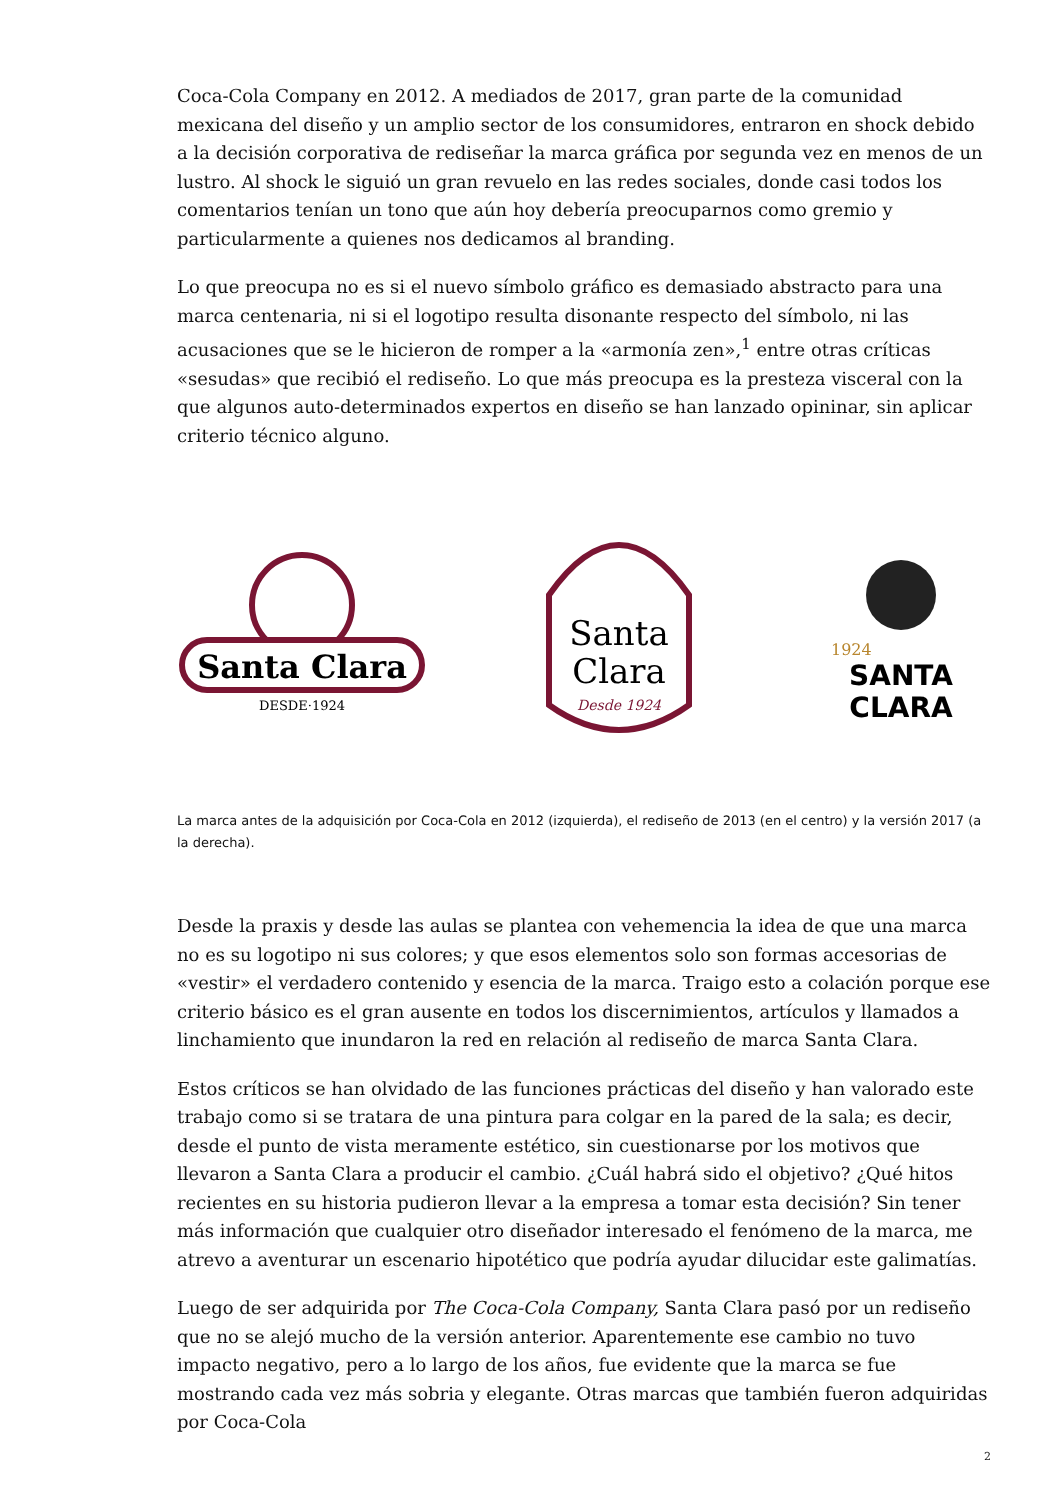Coca-Cola Company en 2012. A mediados de 2017, gran parte de la comunidad mexicana del diseño y un amplio sector de los consumidores, entraron en shock debido a la decisión corporativa de rediseñar la marca gráfica por segunda vez en menos de un lustro. Al shock le siguió un gran revuelo en las redes sociales, donde casi todos los comentarios tenían un tono que aún hoy debería preocuparnos como gremio y particularmente a quienes nos dedicamos al branding.
Lo que preocupa no es si el nuevo símbolo gráfico es demasiado abstracto para una marca centenaria, ni si el logotipo resulta disonante respecto del símbolo, ni las acusaciones que se le hicieron de romper a la «armonía zen»,<sup>1</sup> entre otras críticas «sesudas» que recibió el rediseño. Lo que más preocupa es la presteza visceral con la que algunos auto-determinados expertos en diseño se han lanzado opininar, sin aplicar criterio técnico alguno.
Santa Clara
DESDE·1924
Santa
Clara
Desde 1924
1924
SANTA
CLARA
La marca antes de la adquisición por Coca-Cola en 2012 (izquierda), el rediseño de 2013 (en el centro) y la versión 2017 (a la derecha).
Desde la praxis y desde las aulas se plantea con vehemencia la idea de que una marca no es su logotipo ni sus colores; y que esos elementos solo son formas accesorias de «vestir» el verdadero contenido y esencia de la marca. Traigo esto a colación porque ese criterio básico es el gran ausente en todos los discernimientos, artículos y llamados a linchamiento que inundaron la red en relación al rediseño de marca Santa Clara.
Estos críticos se han olvidado de las funciones prácticas del diseño y han valorado este trabajo como si se tratara de una pintura para colgar en la pared de la sala; es decir, desde el punto de vista meramente estético, sin cuestionarse por los motivos que llevaron a Santa Clara a producir el cambio. ¿Cuál habrá sido el objetivo? ¿Qué hitos recientes en su historia pudieron llevar a la empresa a tomar esta decisión? Sin tener más información que cualquier otro diseñador interesado el fenómeno de la marca, me atrevo a aventurar un escenario hipotético que podría ayudar dilucidar este galimatías.
Luego de ser adquirida por The Coca-Cola Company, Santa Clara pasó por un rediseño que no se alejó mucho de la versión anterior. Aparentemente ese cambio no tuvo impacto negativo, pero a lo largo de los años, fue evidente que la marca se fue mostrando cada vez más sobria y elegante. Otras marcas que también fueron adquiridas por Coca-Cola
2